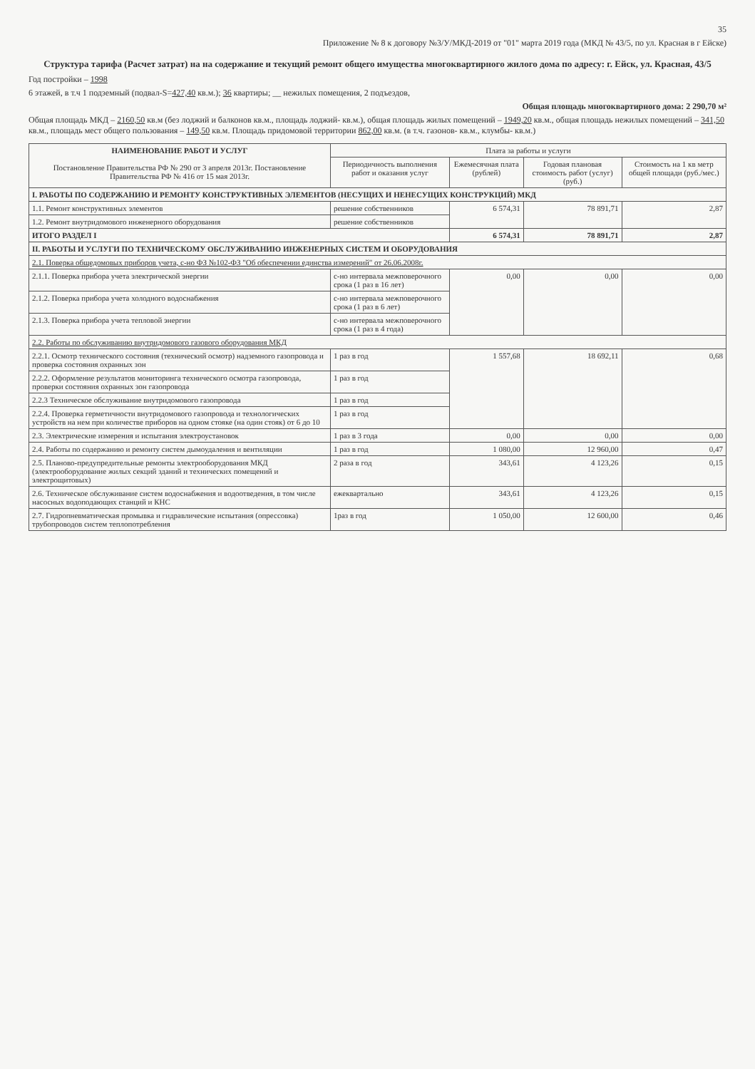35
Приложение № 8 к договору №3/У/МКД-2019 от "01" марта 2019 года (МКД № 43/5, по ул. Красная в г Ейске)
Структура тарифа (Расчет затрат) на на содержание и текущий ремонт общего имущества многоквартирного жилого дома по адресу: г. Ейск, ул. Красная, 43/5
Год постройки – 1998
6 этажей, в т.ч 1 подземный (подвал-S=427,40 кв.м.); 36 квартиры; __ нежилых помещения, 2 подъездов,
Общая площадь многоквартирного дома: 2 290,70 м²
Общая площадь МКД – 2160,50 кв.м (без лоджий и балконов кв.м., площадь лоджий- кв.м.), общая площадь жилых помещений – 1949,20 кв.м., общая площадь нежилых помещений – 341,50 кв.м., площадь мест общего пользования – 149,50 кв.м. Площадь придомовой территории 862,00 кв.м. (в т.ч. газонов- кв.м., клумбы- кв.м.)
| НАИМЕНОВАНИЕ РАБОТ И УСЛУГ Постановление Правительства РФ № 290 от 3 апреля 2013г. Постановление Правительства РФ № 416 от 15 мая 2013г. | Плата за работы и услуги | | | |
| --- | --- | --- | --- | --- |
| | Периодичность выполнения работ и оказания услуг | Ежемесячная плата (рублей) | Годовая плановая стоимость работ (услуг)(руб.) | Стоимость на 1 кв метр общей площади (руб./мес.) |
| I. РАБОТЫ ПО СОДЕРЖАНИЮ И РЕМОНТУ КОНСТРУКТИВНЫХ ЭЛЕМЕНТОВ (НЕСУЩИХ И НЕНЕСУЩИХ КОНСТРУКЦИЙ) МКД | | | | |
| 1.1. Ремонт конструктивных элементов | решение собственников | 6 574,31 | 78 891,71 | 2,87 |
| 1.2. Ремонт внутридомового инженерного оборудования | решение собственников | | | |
| ИТОГО РАЗДЕЛ I | | 6 574,31 | 78 891,71 | 2,87 |
| II. РАБОТЫ И УСЛУГИ ПО ТЕХНИЧЕСКОМУ ОБСЛУЖИВАНИЮ ИНЖЕНЕРНЫХ СИСТЕМ И ОБОРУДОВАНИЯ | | | | |
| 2.1. Поверка общедомовых приборов учета, с-но ФЗ №102-ФЗ "Об обеспечении единства измерений" от 26.06.2008г. | | | | |
| 2.1.1. Поверка прибора учета электрической энергии | с-но интервала межповерочного срока (1 раз в 16 лет) | 0,00 | 0,00 | 0,00 |
| 2.1.2. Поверка прибора учета холодного водоснабжения | с-но интервала межповерочного срока (1 раз в 6 лет) | | | |
| 2.1.3. Поверка прибора учета тепловой энергии | с-но интервала межповерочного срока (1 раз в 4 года) | | | |
| 2.2. Работы по обслуживанию внутридомового газового оборудования МКД | | | | |
| 2.2.1. Осмотр технического состояния (технический осмотр) надземного газопровода и проверка состояния охранных зон | 1 раз в год | 1 557,68 | 18 692,11 | 0,68 |
| 2.2.2. Оформление результатов мониторинга технического осмотра газопровода, проверки состояния охранных зон газопровода | 1 раз в год | | | |
| 2.2.3 Техническое обслуживание внутридомового газопровода | 1 раз в год | | | |
| 2.2.4. Проверка герметичности внутридомового газопровода и технологических устройств на нем при количестве приборов на одном стояке (на один стояк) от 6 до 10 | 1 раз в год | | | |
| 2.3. Электрические измерения и испытания электроустановок | 1 раз в 3 года | 0,00 | 0,00 | 0,00 |
| 2.4. Работы по содержанию и ремонту систем дымоудаления и вентиляции | 1 раз в год | 1 080,00 | 12 960,00 | 0,47 |
| 2.5. Планово-предупредительные ремонты электрооборудования МКД (электрооборудование жилых секций зданий и технических помещений и электрощитовых) | 2 раза в год | 343,61 | 4 123,26 | 0,15 |
| 2.6. Техническое обслуживание систем водоснабжения и водоотведения, в том числе насосных водоподающих станций и КНС | ежеквартально | 343,61 | 4 123,26 | 0,15 |
| 2.7. Гидропневматическая промывка и гидравлические испытания (опрессовка) трубопроводов систем теплопотребления | 1раз в год | 1 050,00 | 12 600,00 | 0,46 |